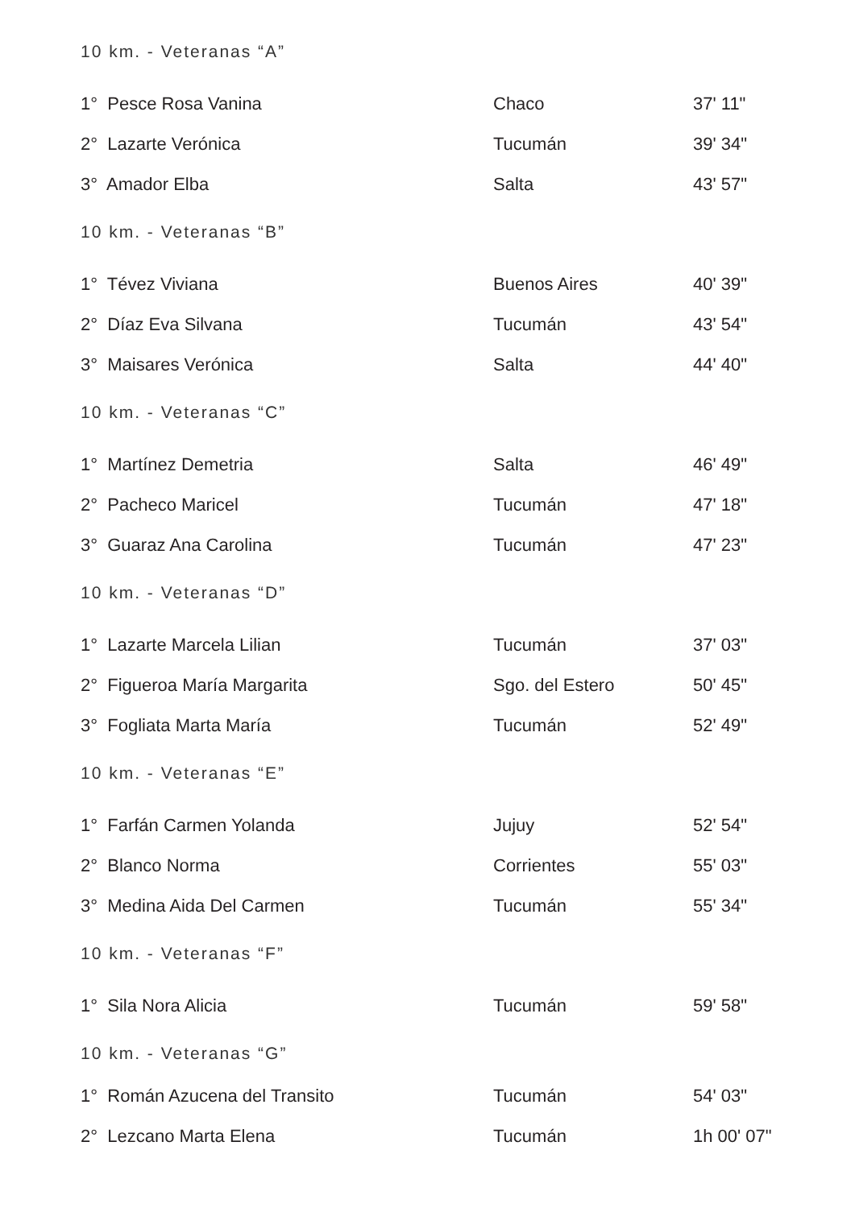10 km. - Veteranas “A”
| 1° Pesce Rosa Vanina | Chaco | 37' 11" |
| 2° Lazarte Verónica | Tucumán | 39' 34" |
| 3° Amador Elba | Salta | 43' 57" |
10 km. - Veteranas “B”
| 1° Tévez Viviana | Buenos Aires | 40' 39" |
| 2° Díaz Eva Silvana | Tucumán | 43' 54" |
| 3° Maisares Verónica | Salta | 44' 40" |
10 km. - Veteranas “C”
| 1° Martínez Demetria | Salta | 46' 49" |
| 2° Pacheco Maricel | Tucumán | 47' 18" |
| 3° Guaraz Ana Carolina | Tucumán | 47' 23" |
10 km. - Veteranas “D”
| 1° Lazarte Marcela Lilian | Tucumán | 37' 03" |
| 2° Figueroa María Margarita | Sgo. del Estero | 50' 45" |
| 3° Fogliata Marta María | Tucumán | 52' 49" |
10 km. - Veteranas “E”
| 1° Farfán Carmen Yolanda | Jujuy | 52' 54" |
| 2° Blanco Norma | Corrientes | 55' 03" |
| 3° Medina Aida Del Carmen | Tucumán | 55' 34" |
10 km. - Veteranas “F”
| 1° Sila Nora Alicia | Tucumán | 59' 58" |
10 km. - Veteranas “G”
| 1° Román Azucena del Transito | Tucumán | 54' 03" |
| 2° Lezcano Marta Elena | Tucumán | 1h 00' 07" |